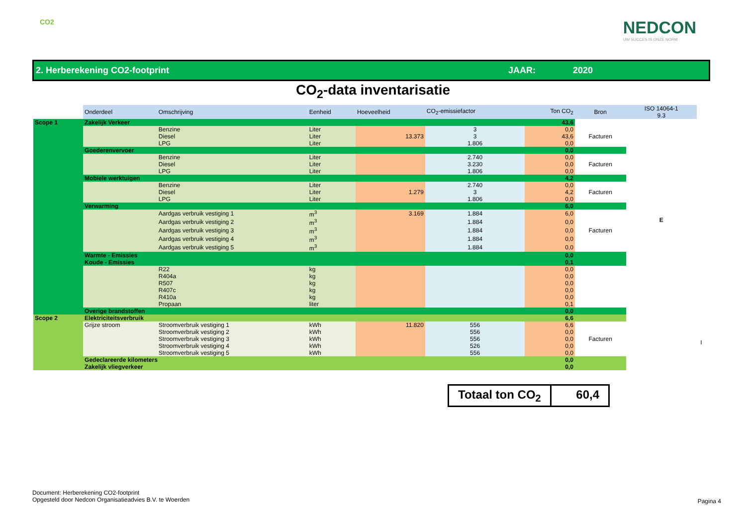CO2
NEDCON
UW SUCCES IS ONZE NORM
2. Herberekening CO2-footprint JAAR: 2020
CO<sub>2</sub>-data inventarisatie
| | Onderdeel | Omschrijving | Eenheid | Hoeveelheid | CO<sub>2</sub>-emissiefactor | Ton CO<sub>2</sub> | Bron | ISO 14064-1 9.3 | |
| --- | --- | --- | --- | --- | --- | --- | --- | --- | --- |
| Scope 1 | Zakelijk Verkeer | | | | | 43,6 | | E | |
| | | Benzine | Liter | | 3 | 0,0 | Facturen | | |
| | | Diesel | Liter | 13.373 | 3 | 43,6 | | | |
| | | LPG | Liter | | 1.806 | 0,0 | | | |
| | Goederenvervoer | | | | | 0,0 | | | |
| | | Benzine | Liter | | 2.740 | 0,0 | Facturen | | |
| | | Diesel | Liter | | 3.230 | 0,0 | | | |
| | | LPG | Liter | | 1.806 | 0,0 | | | |
| | Mobiele werktuigen | | | | | 4,2 | | | |
| | | Benzine | Liter | | 2.740 | 0,0 | Facturen | | |
| | | Diesel | Liter | 1.279 | 3 | 4,2 | | | |
| | | LPG | Liter | | 1.806 | 0,0 | | | |
| | Verwarming | | | | | 6,0 | | | |
| | | Aardgas verbruik vestiging 1 | m<sup>3</sup> | 3.169 | 1.884 | 6,0 | Facturen | | |
| | | Aardgas verbruik vestiging 2 | m<sup>3</sup> | | 1.884 | 0,0 | | | |
| | | Aardgas verbruik vestiging 3 | m<sup>3</sup> | | 1.884 | 0,0 | | | |
| | | Aardgas verbruik vestiging 4 | m<sup>3</sup> | | 1.884 | 0,0 | | | |
| | | Aardgas verbruik vestiging 5 | m<sup>3</sup> | | 1.884 | 0,0 | | | |
| | Warmte - Emissies | | | | | 0,0 | | | |
| | Koude - Emissies | | | | | 0,1 | | | |
| | | R22 | kg | | | 0,0 | | | |
| | | R404a | kg | | | 0,0 | | | |
| | | R507 | kg | | | 0,0 | | | |
| | | R407c | kg | | | 0,0 | | | |
| | | R410a | kg | | | 0,0 | | | |
| | | Propaan | liter | | | 0,1 | | | |
| | Overige brandstoffen | | | | | 0,0 | | | |
| Scope 2 | Elektriciteitsverbruik | | | | | 6,6 | | | I |
| | Grijze stroom | Stroomverbruik vestiging 1 | kWh | 11.820 | 556 | 6,6 | Facturen | | |
| | | Stroomverbruik vestiging 2 | kWh | | 556 | 0,0 | | | |
| | | Stroomverbruik vestiging 3 | kWh | | 556 | 0,0 | | | |
| | | Stroomverbruik vestiging 4 | kWh | | 526 | 0,0 | | | |
| | | Stroomverbruik vestiging 5 | kWh | | 556 | 0,0 | | | |
| | Gedeclareerde kilometers | | | | | 0,0 | | | |
| | Zakelijk vliegverkeer | | | | | 0,0 | | | |
Totaal ton CO<sub>2</sub> 60,4
Document: Herberekening CO2-footprint
Opgesteld door Nedcon Organisatieadvies B.V. te Woerden
Pagina 4